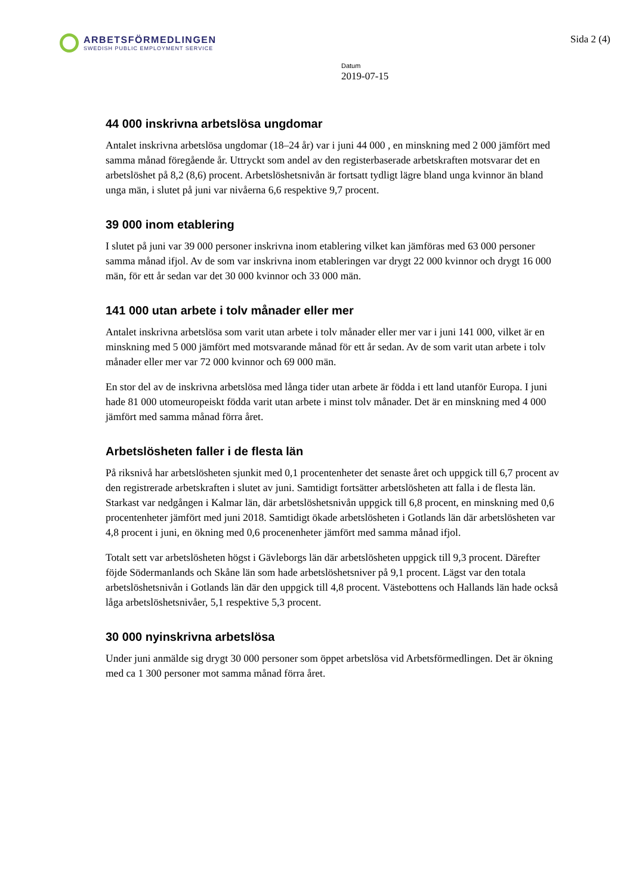ARBETSFÖRMEDLINGEN
SWEDISH PUBLIC EMPLOYMENT SERVICE
Sida 2 (4)
Datum
2019-07-15
44 000 inskrivna arbetslösa ungdomar
Antalet inskrivna arbetslösa ungdomar (18–24 år) var i juni 44 000 , en minskning med 2 000 jämfört med samma månad föregående år. Uttryckt som andel av den registerbaserade arbetskraften motsvarar det en arbetslöshet på 8,2 (8,6) procent. Arbetslöshetsnivån är fortsatt tydligt lägre bland unga kvinnor än bland unga män, i slutet på juni var nivåerna 6,6 respektive 9,7 procent.
39 000 inom etablering
I slutet på juni var 39 000 personer inskrivna inom etablering vilket kan jämföras med 63 000 personer samma månad ifjol. Av de som var inskrivna inom etableringen var drygt 22 000 kvinnor och drygt 16 000 män, för ett år sedan var det 30 000 kvinnor och 33 000 män.
141 000 utan arbete i tolv månader eller mer
Antalet inskrivna arbetslösa som varit utan arbete i tolv månader eller mer var i juni 141 000, vilket är en minskning med 5 000 jämfört med motsvarande månad för ett år sedan. Av de som varit utan arbete i tolv månader eller mer var 72 000 kvinnor och 69 000 män.
En stor del av de inskrivna arbetslösa med långa tider utan arbete är födda i ett land utanför Europa. I juni hade 81 000 utomeuropeiskt födda varit utan arbete i minst tolv månader. Det är en minskning med 4 000 jämfört med samma månad förra året.
Arbetslösheten faller i de flesta län
På riksnivå har arbetslösheten sjunkit med 0,1 procentenheter det senaste året och uppgick till 6,7 procent av den registrerade arbetskraften i slutet av juni. Samtidigt fortsätter arbetslösheten att falla i de flesta län. Starkast var nedgången i Kalmar län, där arbetslöshetsnivån uppgick till 6,8 procent, en minskning med 0,6 procentenheter jämfört med juni 2018. Samtidigt ökade arbetslösheten i Gotlands län där arbetslösheten var 4,8 procent i juni, en ökning med 0,6 procenenheter jämfört med samma månad ifjol.
Totalt sett var arbetslösheten högst i Gävleborgs län där arbetslösheten uppgick till 9,3 procent. Därefter föjde Södermanlands och Skåne län som hade arbetslöshetsniver på 9,1 procent. Lägst var den totala arbetslöshetsnivån i Gotlands län där den uppgick till 4,8 procent. Västebottens och Hallands län hade också låga arbetslöshetsnivåer, 5,1 respektive 5,3 procent.
30 000 nyinskrivna arbetslösa
Under juni anmälde sig drygt 30 000 personer som öppet arbetslösa vid Arbetsförmedlingen. Det är ökning med ca 1 300 personer mot samma månad förra året.